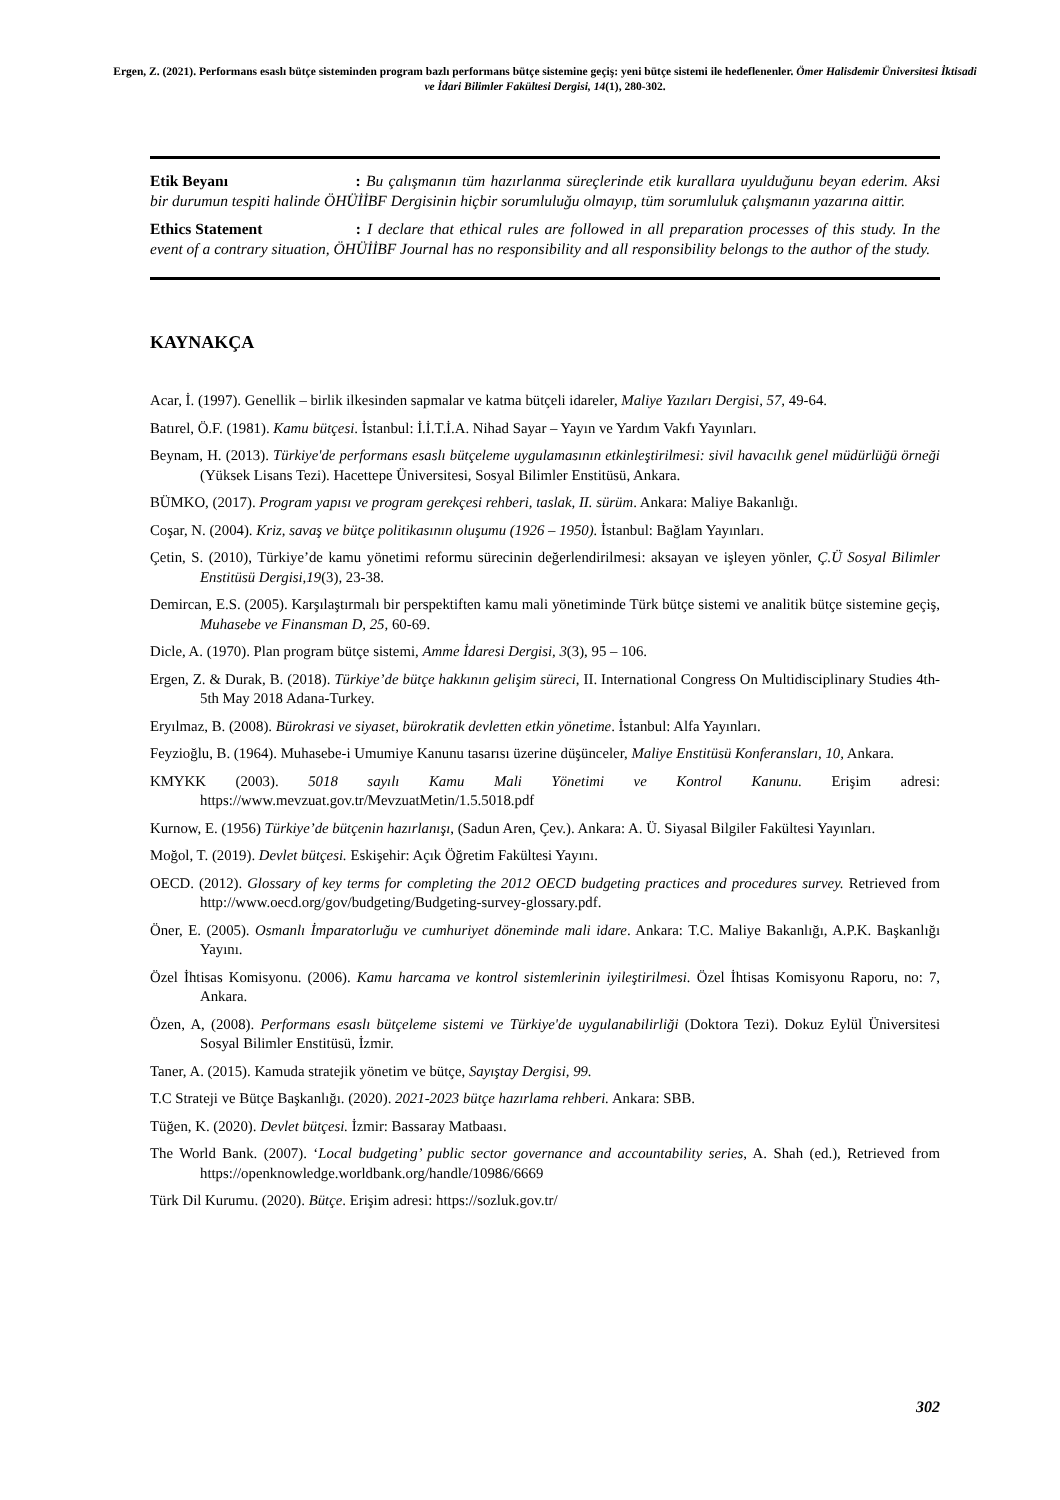Ergen, Z. (2021). Performans esaslı bütçe sisteminden program bazlı performans bütçe sistemine geçiş: yeni bütçe sistemi ile hedeflenenler. Ömer Halisdemir Üniversitesi İktisadi ve İdari Bilimler Fakültesi Dergisi, 14(1), 280-302.
Etik Beyanı : Bu çalışmanın tüm hazırlanma süreçlerinde etik kurallara uyulduğunu beyan ederim. Aksi bir durumun tespiti halinde ÖHÜİİBF Dergisinin hiçbir sorumluluğu olmayıp, tüm sorumluluk çalışmanın yazarına aittir.
Ethics Statement : I declare that ethical rules are followed in all preparation processes of this study. In the event of a contrary situation, ÖHÜİİBF Journal has no responsibility and all responsibility belongs to the author of the study.
KAYNAKÇA
Acar, İ. (1997). Genellik – birlik ilkesinden sapmalar ve katma bütçeli idareler, Maliye Yazıları Dergisi, 57, 49-64.
Batırel, Ö.F. (1981). Kamu bütçesi. İstanbul: İ.İ.T.İ.A. Nihad Sayar – Yayın ve Yardım Vakfı Yayınları.
Beynam, H. (2013). Türkiye'de performans esaslı bütçeleme uygulamasının etkinleştirilmesi: sivil havacılık genel müdürlüğü örneği (Yüksek Lisans Tezi). Hacettepe Üniversitesi, Sosyal Bilimler Enstitüsü, Ankara.
BÜMKO, (2017). Program yapısı ve program gerekçesi rehberi, taslak, II. sürüm. Ankara: Maliye Bakanlığı.
Coşar, N. (2004). Kriz, savaş ve bütçe politikasının oluşumu (1926 – 1950). İstanbul: Bağlam Yayınları.
Çetin, S. (2010), Türkiye’de kamu yönetimi reformu sürecinin değerlendirilmesi: aksayan ve işleyen yönler, Ç.Ü Sosyal Bilimler Enstitüsü Dergisi,19(3), 23-38.
Demircan, E.S. (2005). Karşılaştırmalı bir perspektiften kamu mali yönetiminde Türk bütçe sistemi ve analitik bütçe sistemine geçiş, Muhasebe ve Finansman D, 25, 60-69.
Dicle, A. (1970). Plan program bütçe sistemi, Amme İdaresi Dergisi, 3(3), 95 – 106.
Ergen, Z. & Durak, B. (2018). Türkiye’de bütçe hakkının gelişim süreci, II. International Congress On Multidisciplinary Studies 4th-5th May 2018 Adana-Turkey.
Eryılmaz, B. (2008). Bürokrasi ve siyaset, bürokratik devletten etkin yönetime. İstanbul: Alfa Yayınları.
Feyzioğlu, B. (1964). Muhasebe-i Umumiye Kanunu tasarısı üzerine düşünceler, Maliye Enstitüsü Konferansları, 10, Ankara.
KMYKK (2003). 5018 sayılı Kamu Mali Yönetimi ve Kontrol Kanunu. Erişim adresi: https://www.mevzuat.gov.tr/MevzuatMetin/1.5.5018.pdf
Kurnow, E. (1956) Türkiye’de bütçenin hazırlanışı, (Sadun Aren, Çev.). Ankara: A. Ü. Siyasal Bilgiler Fakültesi Yayınları.
Moğol, T. (2019). Devlet bütçesi. Eskişehir: Açık Öğretim Fakültesi Yayını.
OECD. (2012). Glossary of key terms for completing the 2012 OECD budgeting practices and procedures survey. Retrieved from http://www.oecd.org/gov/budgeting/Budgeting-survey-glossary.pdf.
Öner, E. (2005). Osmanlı İmparatorluğu ve cumhuriyet döneminde mali idare. Ankara: T.C. Maliye Bakanlığı, A.P.K. Başkanlığı Yayını.
Özel İhtisas Komisyonu. (2006). Kamu harcama ve kontrol sistemlerinin iyileştirilmesi. Özel İhtisas Komisyonu Raporu, no: 7, Ankara.
Özen, A, (2008). Performans esaslı bütçeleme sistemi ve Türkiye'de uygulanabilirliği (Doktora Tezi). Dokuz Eylül Üniversitesi Sosyal Bilimler Enstitüsü, İzmir.
Taner, A. (2015). Kamuda stratejik yönetim ve bütçe, Sayıştay Dergisi, 99.
T.C Strateji ve Bütçe Başkanlığı. (2020). 2021-2023 bütçe hazırlama rehberi. Ankara: SBB.
Tüğen, K. (2020). Devlet bütçesi. İzmir: Bassaray Matbaası.
The World Bank. (2007). ‘Local budgeting’ public sector governance and accountability series, A. Shah (ed.), Retrieved from https://openknowledge.worldbank.org/handle/10986/6669
Türk Dil Kurumu. (2020). Bütçe. Erişim adresi: https://sozluk.gov.tr/
302